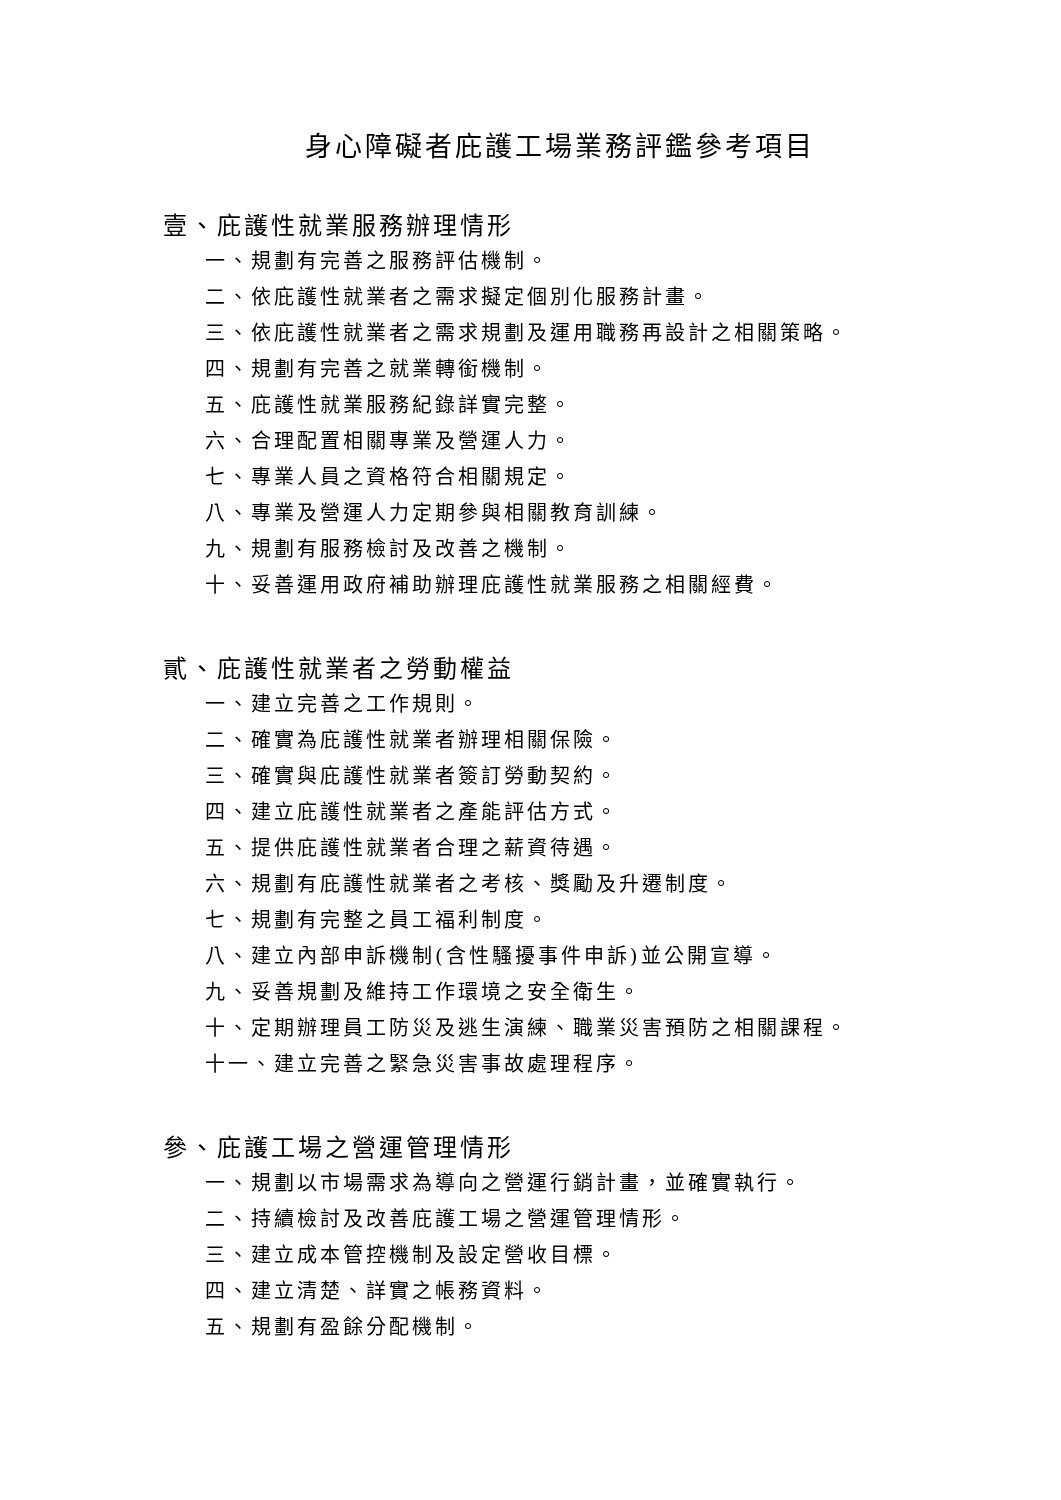身心障礙者庇護工場業務評鑑參考項目
壹、庇護性就業服務辦理情形
一、規劃有完善之服務評估機制。
二、依庇護性就業者之需求擬定個別化服務計畫。
三、依庇護性就業者之需求規劃及運用職務再設計之相關策略。
四、規劃有完善之就業轉銜機制。
五、庇護性就業服務紀錄詳實完整。
六、合理配置相關專業及營運人力。
七、專業人員之資格符合相關規定。
八、專業及營運人力定期參與相關教育訓練。
九、規劃有服務檢討及改善之機制。
十、妥善運用政府補助辦理庇護性就業服務之相關經費。
貳、庇護性就業者之勞動權益
一、建立完善之工作規則。
二、確實為庇護性就業者辦理相關保險。
三、確實與庇護性就業者簽訂勞動契約。
四、建立庇護性就業者之產能評估方式。
五、提供庇護性就業者合理之薪資待遇。
六、規劃有庇護性就業者之考核、獎勵及升遷制度。
七、規劃有完整之員工福利制度。
八、建立內部申訴機制(含性騷擾事件申訴)並公開宣導。
九、妥善規劃及維持工作環境之安全衛生。
十、定期辦理員工防災及逃生演練、職業災害預防之相關課程。
十一、建立完善之緊急災害事故處理程序。
參、庇護工場之營運管理情形
一、規劃以市場需求為導向之營運行銷計畫，並確實執行。
二、持續檢討及改善庇護工場之營運管理情形。
三、建立成本管控機制及設定營收目標。
四、建立清楚、詳實之帳務資料。
五、規劃有盈餘分配機制。